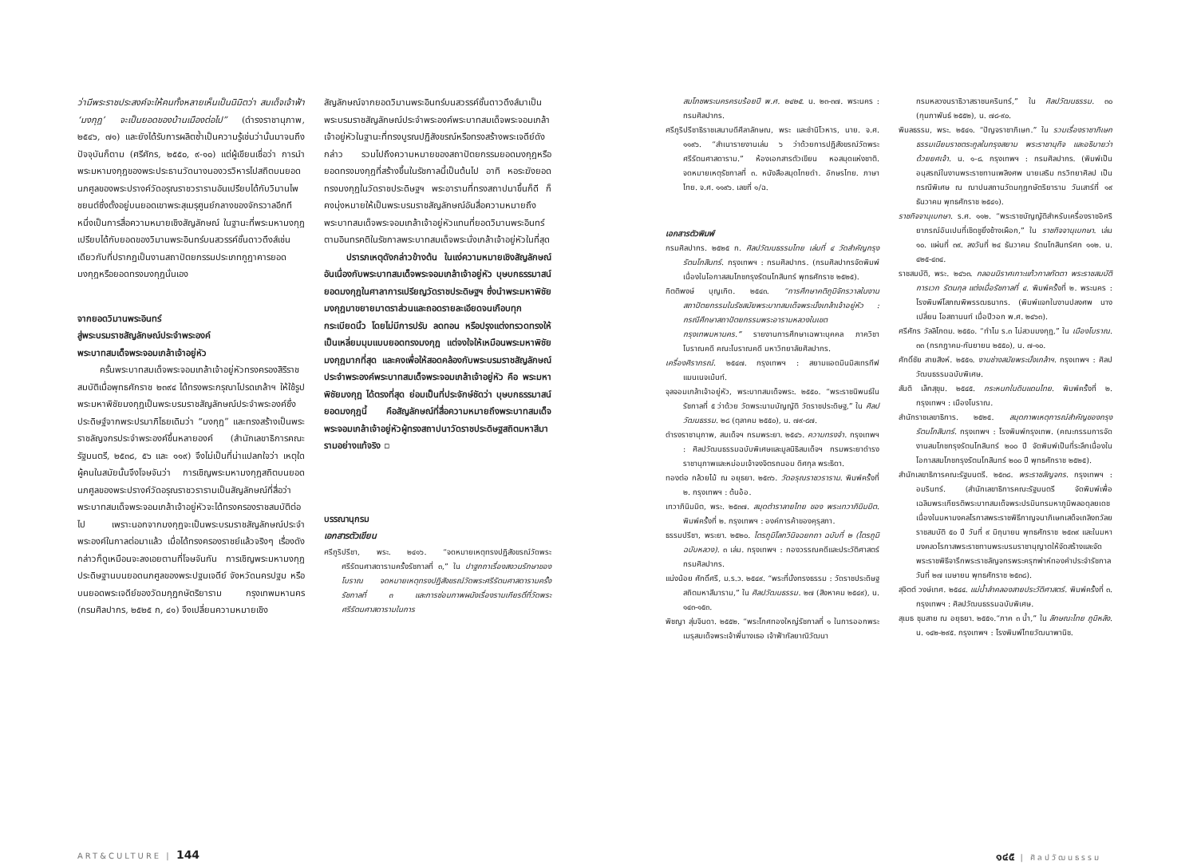ว่ามีพระราชประสงค์จะให้คนทั้งหลายเห็นเป็นนิมิตว่า สมเด็จเจ้าฟ้า ‘มงกุฎ’ จะเป็นยอดของบ้านเมืองต่อไป” (ดำรงราชานุภาพ, ๒๕๔๖, ๗๑) และยังได้รับการผลิตซ้ำเป็นความรู้เช่นว่านั้นมาจนถึงปัจจุบันก็ตาม (ศรีศักร, ๒๕๕๐, ๙-๑๐) แต่ผู้เขียนเชื่อว่า การนำพระมหามงกุฎของพระประธานวัดนางนองวรวิหารไปสถิตบนยอดนภศูลของพระปรางค์วัดอรุณราชวรารามอันเปรียบได้กับวิมานไพชยนต์ซึ่งตั้งอยู่บนยอดเขาพระสุเมรุศูนย์กลางของจักรวาลอีกทีหนึ่งเป็นการสื่อความหมายเชิงสัญลักษณ์ ในฐานะที่พระมหามงกุฎเปรียบได้กับยอดของวิมานพระอินทร์บนสวรรค์ชั้นดาวดึงส์เช่นเดียวกับที่ปรากฏเป็นงานสถาปัตยกรรมประเภทกูฎาคารยอดมงกุฎหรือยอดทรงมงกุฎนั่นเอง
จากยอดวิมานพระอินทร์
สู่พระบรมราชสัญลักษณ์ประจำพระองค์
พระบาทสมเด็จพระจอมเกล้าเจ้าอยู่หัว
ครั้นพระบาทสมเด็จพระจอมเกล้าเจ้าอยู่หัวทรงครองสิริราชสมบัติเมื่อพุทธศักราช ๒๓๙๔ ได้ทรงพระกรุณาโปรดเกล้าฯ ให้ใช้รูปพระมหาพิชัยมงกุฎเป็นพระบรมราชสัญลักษณ์ประจำพระองค์ซึ่งประดิษฐ์จากพระปรมาภิไธยเดิมว่า “มงกุฎ” และทรงสร้างเป็นพระราชลัญจกรประจำพระองค์ขึ้นหลายองค์ (สำนักเลขาธิการคณะรัฐมนตรี, ๒๕๓๘, ๕๖ และ ๑๑๙) จึงไม่เป็นที่น่าแปลกใจว่า เหตุใดผู้คนในสมัยนั้นจึงโจษจันว่า การเชิญพระมหามงกุฎสถิตบนยอดนภศูลของพระปรางค์วัดอรุณราชวรารามเป็นสัญลักษณ์ที่สื่อว่า พระบาทสมเด็จพระจอมเกล้าเจ้าอยู่หัวจะได้ทรงครองราชสมบัติต่อไป เพราะนอกจากมงกุฎจะเป็นพระบรมราชสัญลักษณ์ประจำพระองค์ในกาลต่อมาแล้ว เมื่อได้ทรงครองราชย์แล้วจริงๆ เรื่องดังกล่าวก็ดูเหมือนจะลงเอยตามที่โจษจันกัน การเชิญพระมหามงกุฎประดิษฐานบนยอดนภศูลของพระปฐมเจดีย์ จังหวัดนครปฐม หรือบนยอดพระเจดีย์ของวัดมกุฏกษัตริยาราม กรุงเทพมหานคร (กรมศิลปากร, ๒๕๒๕ ก, ๔๑) จึงเปลี่ยนความหมายเชิง
สัญลักษณ์จากยอดวิมานพระอินทร์บนสวรรค์ชั้นดาวดึงส์มาเป็นพระบรมราชสัญลักษณ์ประจำพระองค์พระบาทสมเด็จพระจอมเกล้าเจ้าอยู่หัวในฐานะที่ทรงบูรณปฏิสังขรณ์หรือทรงสร้างพระเจดีย์ดังกล่าว รวมไปถึงความหมายของสถาปัตยกรรมยอดมงกุฎหรือยอดทรงมงกุฎที่สร้างขึ้นในรัชกาลนี้เป็นต้นไป อาทิ หอระฆังยอดทรงมงกุฎในวัดราชประดิษฐฯ พระอารามที่ทรงสถาปนาขึ้นก็ดี ก็คงมุ่งหมายให้เป็นพระบรมราชสัญลักษณ์อันสื่อความหมายถึงพระบาทสมเด็จพระจอมเกล้าเจ้าอยู่หัวแทนที่ยอดวิมานพระอินทร์ตามอินทรคติในรัชกาลพระบาทสมเด็จพระนั่งเกล้าเจ้าอยู่หัวในที่สุด
ปรารภเหตุดังกล่าวข้างต้น ในแง่ความหมายเชิงสัญลักษณ์อันเนื่องกับพระบาทสมเด็จพระจอมเกล้าเจ้าอยู่หัว บุษบกธรรมาสน์ยอดมงกุฎในศาลาการเปรียญวัดราชประดิษฐฯ ซึ่งนำพระมหาพิชัยมงกุฎมาขยายมาตราส่วนและถอดรายละเอียดจนเกือบทุกกระเบียดนิ้ว โดยไม่มีการปรับ ลดทอน หรือปรุงแต่งทรวดทรงให้เป็นเหลี่ยมมุมแบบยอดทรงมงกุฎ แต่จงใจให้เหมือนพระมหาพิชัยมงกุฎมากที่สุด และคงเพื่อให้สอดคล้องกับพระบรมราชสัญลักษณ์ประจำพระองค์พระบาทสมเด็จพระจอมเกล้าเจ้าอยู่หัว คือ พระมหาพิชัยมงกุฎ ได้ตรงที่สุด ย่อมเป็นที่ประจักษ์ชัดว่า บุษบกธรรมาสน์ยอดมงกุฎนี้ คือสัญลักษณ์ที่สื่อความหมายถึงพระบาทสมเด็จพระจอมเกล้าเจ้าอยู่หัวผู้ทรงสถาปนาวัดราชประดิษฐสถิตมหาสีมารามอย่างแท้จริง ▫
บรรณานุกรม
เอกสารตัวเขียน
ศรีภูริปรีชา, พระ. ๒๔๑๖. “จดหมายเหตุทรงปฏิสังขรณ์วัดพระศรีรัตนศาสดารามครั้งรัชกาลที่ ๓,” ใน ปาฐกถาเรื่องสงวนรักษาของโบราณ จดหมายเหตุทรงปฏิสังขรณ์วัดพระศรีรัตนศาสดารามครั้งรัชกาลที่ ๓ และการซ่อมภาพผนังเรื่องรามเกียรติ์ที่วัดพระศรีรัตนศาสดารามในการ
ART&CULTURE | 144
สมโภชพระนครครบร้อยปี พ.ศ. ๒๔๒๕. น. ๒๓-๓๗. พระนคร : กรมศิลปากร.
ศรีภูริปรีชาธิราชเสนาบดีศีลาลักษณ, พระ และชำนิโวหาร, นาย. จ.ศ. ๑๑๙๖. “สำเนารายงานเล่ม ๖ ว่าด้วยการปฏิสังขรณ์วัดพระศรีรัตนศาสดาราม.” ห้องเอกสารตัวเขียน หอสมุดแห่งชาติ. จดหมายเหตุรัชกาลที่ ๓. หนังสือสมุดไทยดำ. อักษรไทย. ภาษาไทย. จ.ศ. ๑๑๙๖. เลขที่ ๑/ฉ.
เอกสารตัวพิมพ์
กรมศิลปากร. ๒๕๒๕ ก. ศิลปวัฒนธรรมไทย เล่มที่ ๔ วัดสำคัญกรุงรัตนโกสินทร์. กรุงเทพฯ : กรมศิลปากร. (กรมศิลปากรจัดพิมพ์เนื่องในโอกาสสมโภชกรุงรัตนโกสินทร์ พุทธศักราช ๒๕๒๕).
กิตติพงษ์ บุญเกิด. ๒๕๔๓. “การศึกษาคติภูมิจักรวาลในงานสถาปัตยกรรมในรัชสมัยพระบาทสมเด็จพระนั่งเกล้าเจ้าอยู่หัว : กรณีศึกษาสถาปัตยกรรมพระอารามหลวงในเขตกรุงเทพมหานคร.” รายงานการศึกษาเฉพาะบุคคล ภาควิชาโบราณคดี คณะโบราณคดี มหาวิทยาลัยศิลปากร.
เครื่องศิราภรณ์. ๒๕๔๗. กรุงเทพฯ : สยามแอดมินมิสเทรทีฟแมนเนจเม้นท์.
จุลจอมเกล้าเจ้าอยู่หัว, พระบาทสมเด็จพระ. ๒๕๕๐. “พระราชนิพนธ์ในรัชกาลที่ ๕ ว่าด้วย วัดพระนามบัญญัติ วัดราชประดิษฐ,” ใน ศิลปวัฒนธรรม. ๒๘ (ตุลาคม ๒๕๕๐), น. ๗๙-๘๗.
ดำรงราชานุภาพ, สมเด็จฯ กรมพระยา. ๒๕๔๖. ความทรงจำ. กรุงเทพฯ : ศิลปวัฒนธรรมฉบับพิเศษและมูลนิธิสมเด็จฯ กรมพระยาดำรงราชานุภาพและหม่อมเจ้าจงจิตรถนอม ดิศกุล พระธิดา.
ทองต่อ กล้วยไม้ ณ อยุธยา. ๒๕๓๖. วัดอรุณราชวราราม. พิมพ์ครั้งที่ ๒. กรุงเทพฯ : ต้นอ้อ.
เทวาภินิมมิต, พระ. ๒๕๓๗. สมุดตำราลายไทย ของ พระเทวาภินิมมิต. พิมพ์ครั้งที่ ๒. กรุงเทพฯ : องค์การค้าของคุรุสภา.
ธรรมปรีชา, พระยา. ๒๕๒๐. ไตรภูมิโลกวินิจฉยกถา ฉบับที่ ๒ (ไตรภูมิฉบับหลวง). ๓ เล่ม. กรุงเทพฯ : กองวรรณคดีและประวัติศาสตร์ กรมศิลปากร.
แน่งน้อย ศักดิ์ศรี, ม.ร.ว. ๒๕๔๙. “พระที่นั่งทรงธรรม : วัดราชประดิษฐสถิตมหาสีมาราม,” ใน ศิลปวัฒนธรรม. ๒๗ (สิงหาคม ๒๕๔๙), น. ๑๔๓-๑๕๓.
พิชญา สุ่มจินดา. ๒๕๕๒. “พระโกศทองใหญ่รัชกาลที่ ๑ ในการออกพระเมรุสมเด็จพระเจ้าพี่นางเธอ เจ้าฟ้ากัลยาณิวัฒนา
กรมหลวงนราธิวาสราชนครินทร์,” ใน ศิลปวัฒนธรรม. ๓๐ (กุมภาพันธ์ ๒๕๕๒), น. ๗๘-๙๐.
พิมลธรรม, พระ. ๒๕๔๑. “ปัญจราชาภิเษก.” ใน รวมเรื่องราชาภิเษก ธรรมเนียมราชตระกูลในกรุงสยาม พระราชานุกิจ และอธิบายว่าด้วยยศเจ้า. น. ๑-๘. กรุงเทพฯ : กรมศิลปากร. (พิมพ์เป็นอนุสรณ์ในงานพระราชทานเพลิงศพ นายเสริม กรวิทยาศิลป เป็นกรณีพิเศษ ณ ฌาปนสถานวัดมกุฏกษัตริยาราม วันเสาร์ที่ ๑๙ ธันวาคม พุทธศักราช ๒๕๔๑).
ราชกิจจานุเบกษา. ร.ศ. ๑๑๒. “พระราชบัญญัติสำหรับเครื่องราชอิศริยาภรณ์อันเปนที่เชิดชูยิ่งช้างเผือก,” ใน ราชกิจจานุเบกษา. เล่ม ๑๐. แผ่นที่ ๓๙. ลงวันที่ ๒๔ ธันวาคม รัตนโกสินทร์ศก ๑๑๒. น. ๔๒๕-๔๓๔.
ราชสมบัติ, พระ. ๒๔๖๓. กลอนนิราศเกาะแก้วกาลกัตตา พระราชสมบัติ การเวก รัตนกุล แต่งเมื่อรัชกาลที่ ๔. พิมพ์ครั้งที่ ๒. พระนคร : โรงพิมพ์โสภณพิพรรฒธนากร. (พิมพ์แจกในงานปลงศพ นางเปลี่ยน โอสถานนท์ เมื่อปีวอก พ.ศ. ๒๔๖๓).
ศรีศักร วัลลิโภดม. ๒๕๕๐. “ทำไม ร.๓ ไม่สวมมงกุฎ,” ใน เมืองโบราณ. ๓๓ (กรกฎาคม-กันยายน ๒๕๕๐), น. ๗-๑๐.
ศักดิ์ชัย สายสิงห์. ๒๕๕๑. งานช่างสมัยพระนั่งเกล้าฯ. กรุงเทพฯ : ศิลปวัฒนธรรมฉบับพิเศษ.
สันติ เล็กสุขุม. ๒๕๔๕. กระหนกในดินแดนไทย. พิมพ์ครั้งที่ ๒. กรุงเทพฯ : เมืองโบราณ.
สำนักราชเลขาธิการ. ๒๕๒๕. สมุดภาพเหตุการณ์สำคัญของกรุงรัตนโกสินทร์. กรุงเทพฯ : โรงพิมพ์กรุงเทพ. (คณะกรรมการจัดงานสมโภชกรุงรัตนโกสินทร์ ๒๐๐ ปี จัดพิมพ์เป็นที่ระลึกเนื่องในโอกาสสมโภชกรุงรัตนโกสินทร์ ๒๐๐ ปี พุทธศักราช ๒๕๒๕).
สำนักเลขาธิการคณะรัฐมนตรี. ๒๕๓๘. พระราชลัญจกร. กรุงเทพฯ : อมรินทร์. (สำนักเลขาธิการคณะรัฐมนตรี จัดพิมพ์เพื่อเฉลิมพระเกียรติพระบาทสมเด็จพระปรมินทรมหาภูมิพลอดุลยเดช เนื่องในมหามงคลโรกาสพระราชพิธีกาญจนาภิเษกเสด็จเถลิงถวัลยราชสมบัติ ๕๐ ปี วันที่ ๙ มิถุนายน พุทธศักราช ๒๕๓๙ และในมหามงคลวโรกาสพระราชทานพระบรมราชานุญาตให้จัดสร้างและจัดพระราชพิธีจารึกพระราชลัญจกรพระครุฑพ่าห์ทองคำประจำรัชกาล วันที่ ๒๗ เมษายน พุทธศักราช ๒๕๓๘).
สุจิตต์ วงษ์เทศ. ๒๕๔๔. แม่น้ำลำคลองสายประวัติศาสตร์. พิมพ์ครั้งที่ ๓. กรุงเทพฯ : ศิลปวัฒนธรรมฉบับพิเศษ.
สุเมธ ชุมสาย ณ อยุธยา. ๒๕๕๑.“ภาค ๓ น้ำ,” ใน ลักษณะไทย ภูมิหลัง. น. ๑๔๒-๒๙๕. กรุงเทพฯ : โรงพิมพ์ไทยวัฒนาพานิช.
๑๔๕ | ศิลปวัฒนธรรม